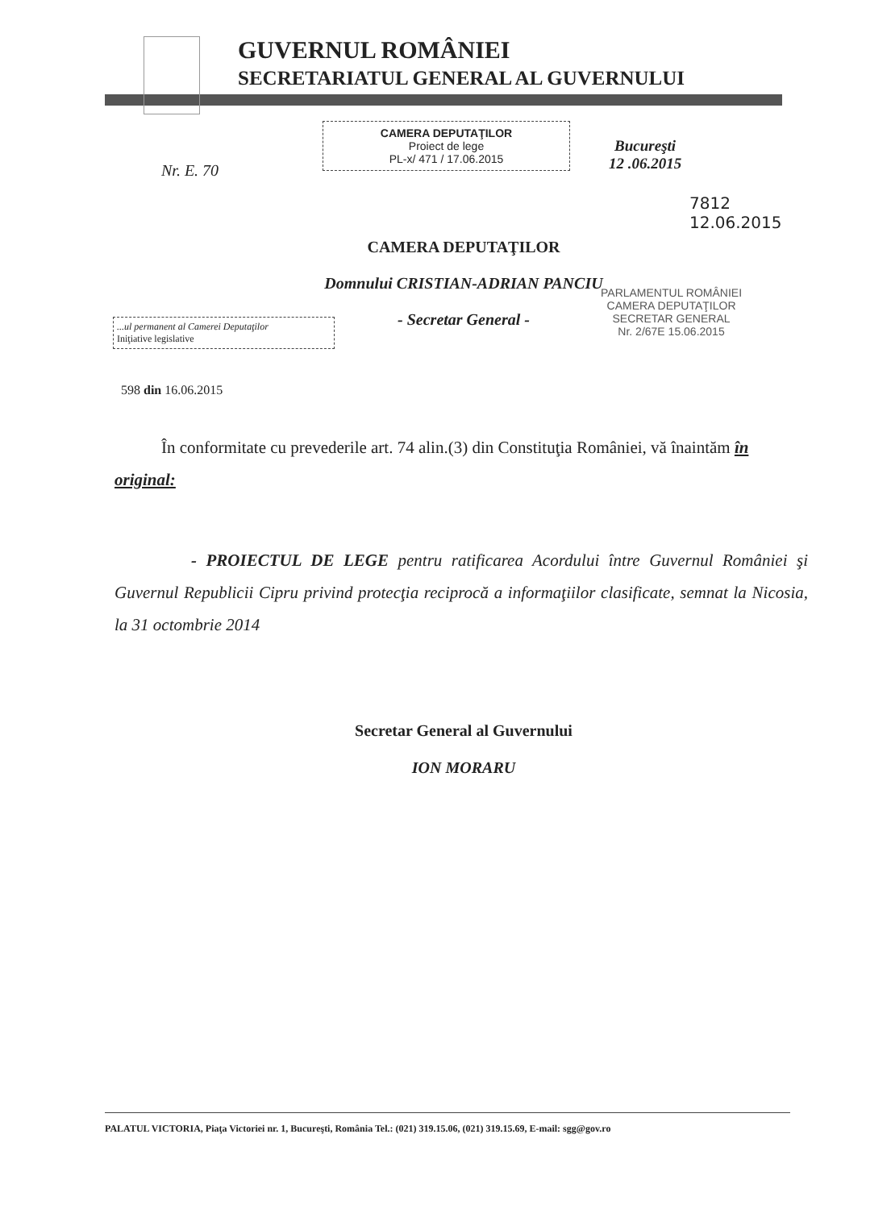GUVERNUL ROMÂNIEI
SECRETARIATUL GENERAL AL GUVERNULUI
Nr. E. 70
CAMERA DEPUTAŢILOR
Proiect de lege
PL-x/ 471 / 17.06.2015
Bucureşti
12 .06.2015
7812
12.06.2015
CAMERA DEPUTAŢILOR
Domnului CRISTIAN-ADRIAN PANCIU
- Secretar General -
...ul permanent al Camerei Deputaţilor
Iniţiative legislative
PARLAMENTUL ROMÂNIEI
CAMERA DEPUTAŢILOR
SECRETAR GENERAL
Nr. 2/67E 15.06.2015
598 din 16.06.2015
În conformitate cu prevederile art. 74 alin.(3) din Constituţia României, vă înaintăm în original:
- PROIECTUL DE LEGE pentru ratificarea Acordului între Guvernul României şi Guvernul Republicii Cipru privind protecţia reciprocă a informaţiilor clasificate, semnat la Nicosia, la 31 octombrie 2014
Secretar General al Guvernului
ION MORARU
PALATUL VICTORIA, Piaţa Victoriei nr. 1, Bucureşti, România Tel.: (021) 319.15.06, (021) 319.15.69, E-mail: sgg@gov.ro